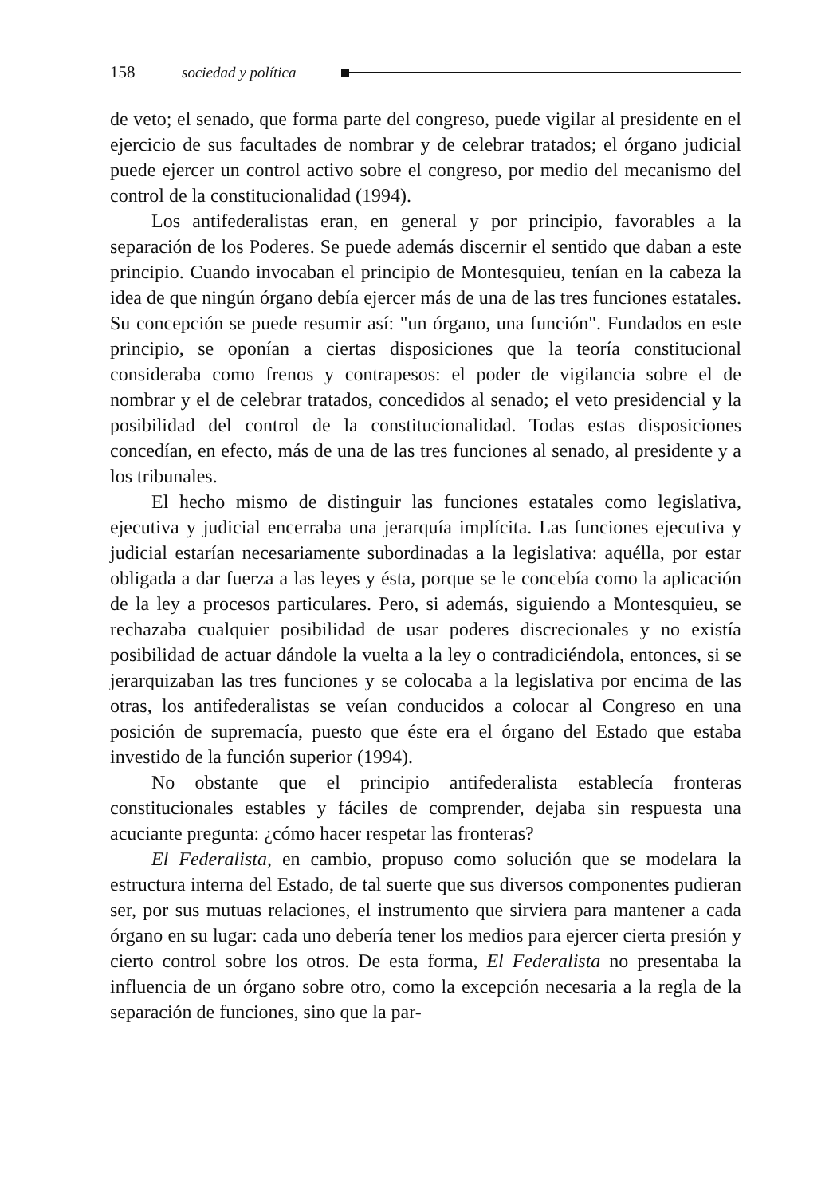158 sociedad y política
de veto; el senado, que forma parte del congreso, puede vigilar al presidente en el ejercicio de sus facultades de nombrar y de celebrar tratados; el órgano judicial puede ejercer un control activo sobre el congreso, por medio del mecanismo del control de la constitucionalidad (1994).
Los antifederalistas eran, en general y por principio, favorables a la separación de los Poderes. Se puede además discernir el sentido que daban a este principio. Cuando invocaban el principio de Montesquieu, tenían en la cabeza la idea de que ningún órgano debía ejercer más de una de las tres funciones estatales. Su concepción se puede resumir así: "un órgano, una función". Fundados en este principio, se oponían a ciertas disposiciones que la teoría constitucional consideraba como frenos y contrapesos: el poder de vigilancia sobre el de nombrar y el de celebrar tratados, concedidos al senado; el veto presidencial y la posibilidad del control de la constitucionalidad. Todas estas disposiciones concedían, en efecto, más de una de las tres funciones al senado, al presidente y a los tribunales.
El hecho mismo de distinguir las funciones estatales como legislativa, ejecutiva y judicial encerraba una jerarquía implícita. Las funciones ejecutiva y judicial estarían necesariamente subordinadas a la legislativa: aquélla, por estar obligada a dar fuerza a las leyes y ésta, porque se le concebía como la aplicación de la ley a procesos particulares. Pero, si además, siguiendo a Montesquieu, se rechazaba cualquier posibilidad de usar poderes discrecionales y no existía posibilidad de actuar dándole la vuelta a la ley o contradiciéndola, entonces, si se jerarquizaban las tres funciones y se colocaba a la legislativa por encima de las otras, los antifederalistas se veían conducidos a colocar al Congreso en una posición de supremacía, puesto que éste era el órgano del Estado que estaba investido de la función superior (1994).
No obstante que el principio antifederalista establecía fronteras constitucionales estables y fáciles de comprender, dejaba sin respuesta una acuciante pregunta: ¿cómo hacer respetar las fronteras?
El Federalista, en cambio, propuso como solución que se modelara la estructura interna del Estado, de tal suerte que sus diversos componentes pudieran ser, por sus mutuas relaciones, el instrumento que sirviera para mantener a cada órgano en su lugar: cada uno debería tener los medios para ejercer cierta presión y cierto control sobre los otros. De esta forma, El Federalista no presentaba la influencia de un órgano sobre otro, como la excepción necesaria a la regla de la separación de funciones, sino que la par-